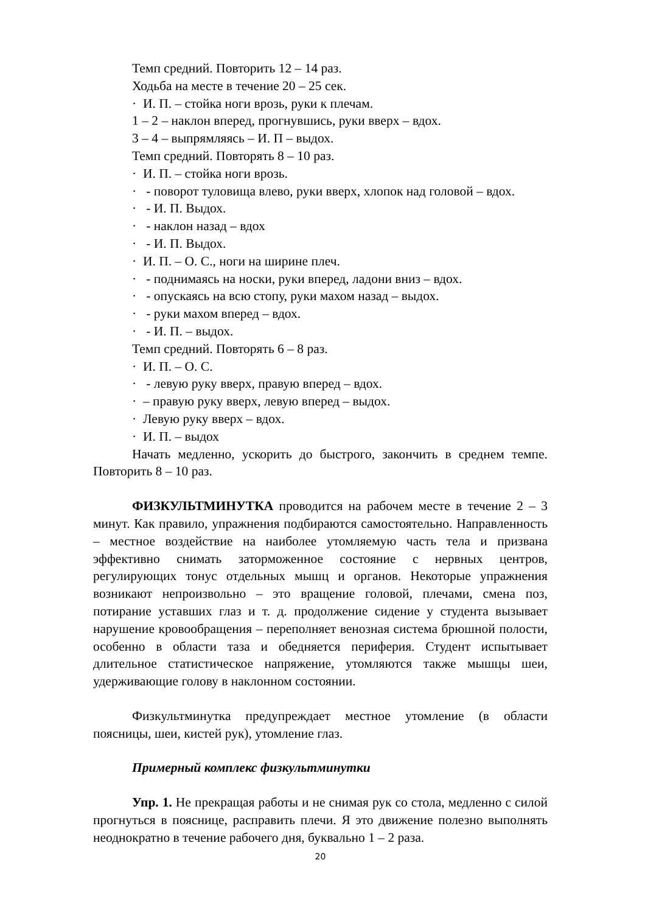Темп средний. Повторить 12 – 14 раз.
Ходьба на месте в течение 20 – 25 сек.
· И. П. – стойка ноги врозь, руки к плечам.
1 – 2 – наклон вперед, прогнувшись, руки вверх – вдох.
3 – 4 – выпрямляясь – И. П – выдох.
Темп средний. Повторять 8 – 10 раз.
· И. П. – стойка ноги врозь.
· - поворот туловища влево, руки вверх, хлопок над головой – вдох.
· - И. П. Выдох.
· - наклон назад – вдох
· - И. П. Выдох.
· И. П. – О. С., ноги на ширине плеч.
· - поднимаясь на носки, руки вперед, ладони вниз – вдох.
· - опускаясь на всю стопу, руки махом назад – выдох.
· - руки махом вперед – вдох.
· - И. П. – выдох.
Темп средний. Повторять 6 – 8 раз.
· И. П. – О. С.
· - левую руку вверх, правую вперед – вдох.
· – правую руку вверх, левую вперед – выдох.
· Левую руку вверх – вдох.
· И. П. – выдох
Начать медленно, ускорить до быстрого, закончить в среднем темпе. Повторить 8 – 10 раз.
ФИЗКУЛЬТМИНУТКА проводится на рабочем месте в течение 2 – 3 минут. Как правило, упражнения подбираются самостоятельно. Направленность – местное воздействие на наиболее утомляемую часть тела и призвана эффективно снимать заторможенное состояние с нервных центров, регулирующих тонус отдельных мышц и органов. Некоторые упражнения возникают непроизвольно – это вращение головой, плечами, смена поз, потирание уставших глаз и т. д. продолжение сидение у студента вызывает нарушение кровообращения – переполняет венозная система брюшной полости, особенно в области таза и обедняется периферия. Студент испытывает длительное статистическое напряжение, утомляются также мышцы шеи, удерживающие голову в наклонном состоянии.
Физкультминутка предупреждает местное утомление (в области поясницы, шеи, кистей рук), утомление глаз.
Примерный комплекс физкультминутки
Упр. 1. Не прекращая работы и не снимая рук со стола, медленно с силой прогнуться в пояснице, расправить плечи. Я это движение полезно выполнять неоднократно в течение рабочего дня, буквально 1 – 2 раза.
20